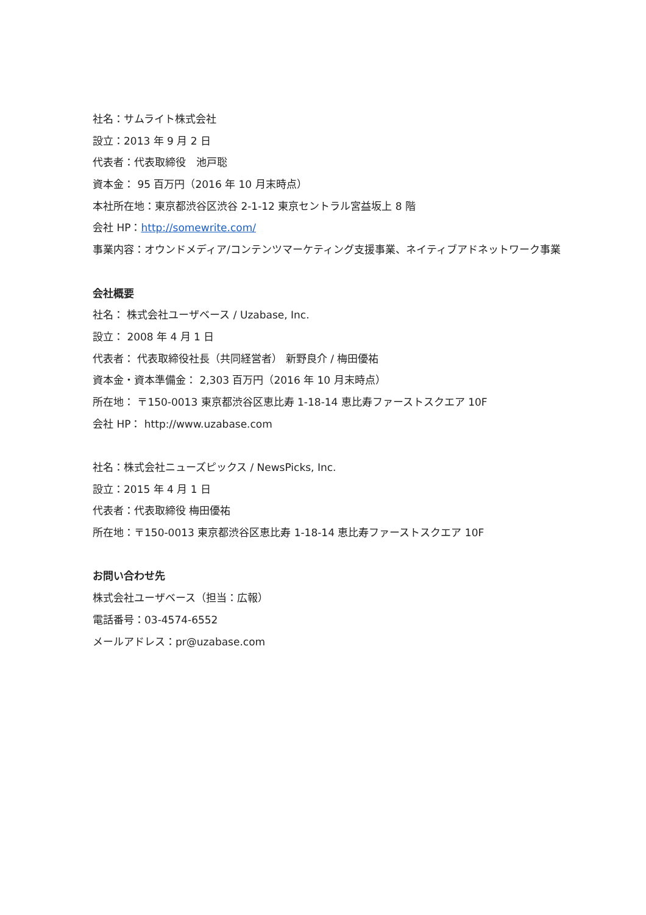社名：サムライト株式会社
設立：2013 年 9 月 2 日
代表者：代表取締役　池戸聡
資本金： 95 百万円（2016 年 10 月末時点）
本社所在地：東京都渋谷区渋谷 2-1-12 東京セントラル宮益坂上 8 階
会社 HP：http://somewrite.com/
事業内容：オウンドメディア/コンテンツマーケティング支援事業、ネイティブアドネットワーク事業
会社概要
社名： 株式会社ユーザベース / Uzabase, Inc.
設立： 2008 年 4 月 1 日
代表者： 代表取締役社長（共同経営者） 新野良介 / 梅田優祐
資本金・資本準備金： 2,303 百万円（2016 年 10 月末時点）
所在地： 〒150-0013 東京都渋谷区恵比寿 1-18-14 恵比寿ファーストスクエア 10F
会社 HP： http://www.uzabase.com
社名：株式会社ニューズピックス / NewsPicks, Inc.
設立：2015 年 4 月 1 日
代表者：代表取締役 梅田優祐
所在地：〒150-0013 東京都渋谷区恵比寿 1-18-14 恵比寿ファーストスクエア 10F
お問い合わせ先
株式会社ユーザベース（担当：広報）
電話番号：03-4574-6552
メールアドレス：pr@uzabase.com